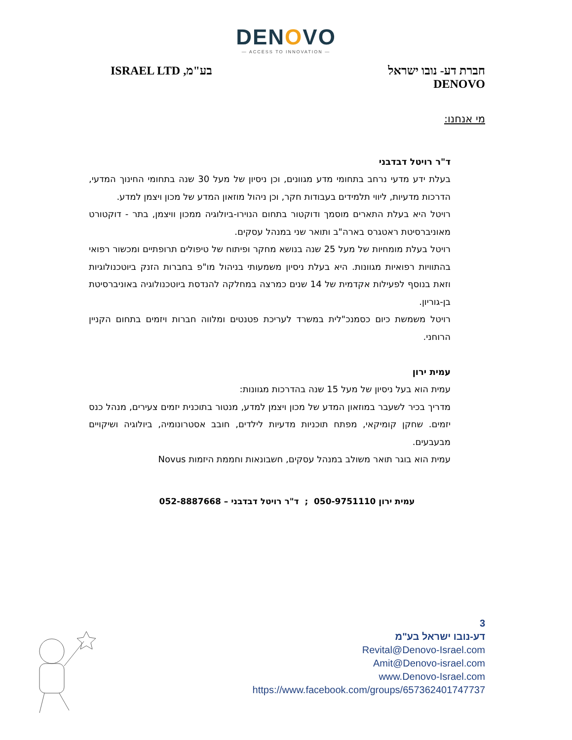DENOVO
— ACCESS TO INNOVATION —
חברת דע- נובו ישראל
DENOVO
בע"מ, ISRAEL LTD
מי אנחנו:
ד"ר רויטל דבדבני
בעלת ידע מדעי נרחב בתחומי מדע מגוונים, וכן ניסיון של מעל 30 שנה בתחומי החינוך המדעי, הדרכות מדעיות, ליווי תלמידים בעבודות חקר, וכן ניהול מוזאון המדע של מכון ויצמן למדע.
רויטל היא בעלת התארים מוסמך ודוקטור בתחום הנוירו-ביולוגיה ממכון וויצמן, בתר - דוקטורט מאוניברסיטת ראטגרס בארה"ב ותואר שני במנהל עסקים.
רויטל בעלת מומחיות של מעל 25 שנה בנושא מחקר ופיתוח של טיפולים תרופתיים ומכשור רפואי בהתוויות רפואיות מגוונות. היא בעלת ניסיון משמעותי בניהול מו"פ בחברות הזנק ביוטכנולוגיות וזאת בנוסף לפעילות אקדמית של 14 שנים כמרצה במחלקה להנדסת ביוטכנולוגיה באוניברסיטת בן-גוריון.
רויטל משמשת כיום כסמנכ"לית במשרד לעריכת פטנטים ומלווה חברות ויזמים בתחום הקניין הרוחני.
עמית ירון
עמית הוא בעל ניסיון של מעל 15 שנה בהדרכות מגוונות:
מדריך בכיר לשעבר במוזאון המדע של מכון ויצמן למדע, מנטור בתוכנית יזמים צעירים, מנהל כנס יזמים. שחקן קומיקאי, מפתח תוכניות מדעיות לילדים, חובב אסטרונומיה, ביולוגיה ושיקויים מבעבעים.
עמית הוא בוגר תואר משולב במנהל עסקים, חשבונאות וחממת היזמות Novus
עמית ירון 050-9751110 ; ד"ר רויטל דבדבני – 052-8887668
3
דע-נובו ישראל בע"מ
Revital@Denovo-Israel.com
Amit@Denovo-israel.com
www.Denovo-Israel.com
https://www.facebook.com/groups/657362401747737